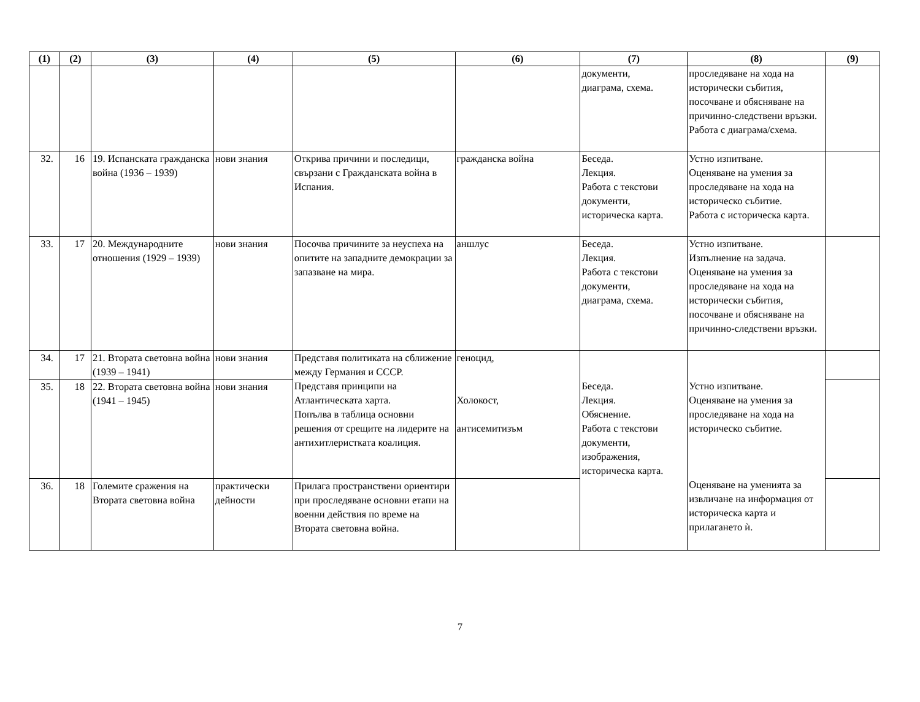| (1) | (2) | (3) | (4) | (5) | (6) | (7) | (8) | (9) |
| --- | --- | --- | --- | --- | --- | --- | --- | --- |
| | | | | | | документи, диаграма, схема. | проследяване на хода на исторически събития, посочване и обясняване на причинно-следствени връзки. Работа с диаграма/схема. | |
| 32. | 16 | 19. Испанската гражданска война (1936 – 1939) | нови знания | Открива причини и последици, свързани с Гражданската война в Испания. | гражданска война | Беседа. Лекция. Работа с текстови документи, историческа карта. | Устно изпитване. Оценяване на умения за проследяване на хода на историческо събитие. Работа с историческа карта. | |
| 33. | 17 | 20. Международните отношения (1929 – 1939) | нови знания | Посочва причините за неуспеха на опитите на западните демокрации за запазване на мира. | аншлус | Беседа. Лекция. Работа с текстови документи, диаграма, схема. | Устно изпитване. Изпълнение на задача. Оценяване на умения за проследяване на хода на исторически събития, посочване и обясняване на причинно-следствени връзки. | |
| 34. | 17 | 21. Втората световна война (1939 – 1941) | нови знания | Представя политиката на сближение между Германия и СССР. Представя принципи на Атлантическата харта. Попълва в таблица основни решения от срещите на лидерите на антихитлеристката коалиция. | геноцид, Холокост, антисемитизъм | Беседа. Лекция. Обяснение. Работа с текстови документи, изображения, историческа карта. | Устно изпитване. Оценяване на умения за проследяване на хода на историческо събитие. Оценяване на уменията за извличане на информация от историческа карта и прилагането ѝ. | |
| 35. | 18 | 22. Втората световна война (1941 – 1945) | нови знания | | | | | |
| 36. | 18 | Големите сражения на Втората световна война | практически дейности | Прилага пространствени ориентири при проследяване основни етапи на военни действия по време на Втората световна война. | | | | |
7